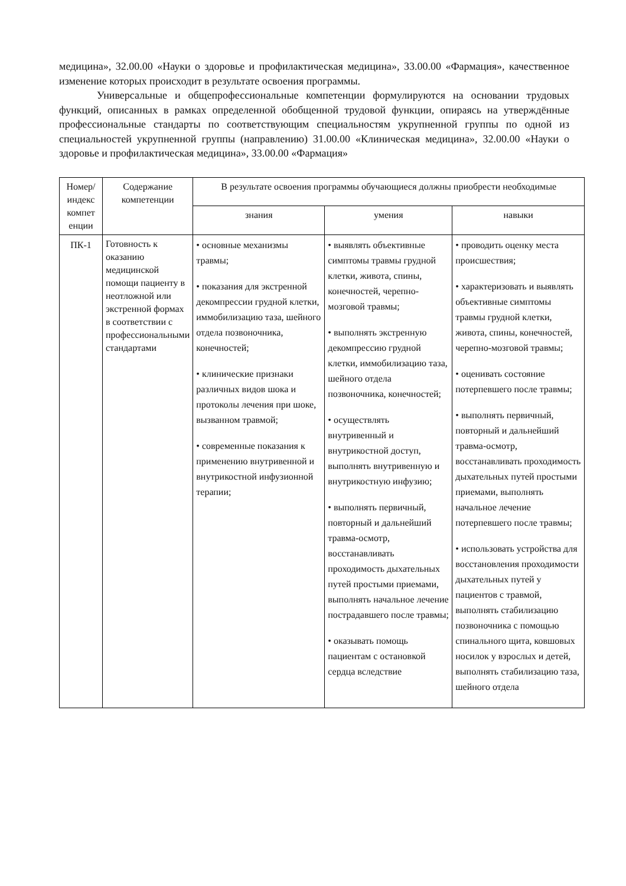медицина», 32.00.00 «Науки о здоровье и профилактическая медицина», 33.00.00 «Фармация», качественное изменение которых происходит в результате освоения программы.
Универсальные и общепрофессиональные компетенции формулируются на основании трудовых функций, описанных в рамках определенной обобщенной трудовой функции, опираясь на утверждённые профессиональные стандарты по соответствующим специальностям укрупненной группы по одной из специальностей укрупненной группы (направлению) 31.00.00 «Клиническая медицина», 32.00.00 «Науки о здоровье и профилактическая медицина», 33.00.00 «Фармация»
| Номер/ индекс компет енции | Содержание компетенции | В результате освоения программы обучающиеся должны приобрести необходимые | | |
| --- | --- | --- | --- | --- |
| | | знания | умения | навыки |
| ПК-1 | Готовность к оказанию медицинской помощи пациенту в неотложной или экстренной формах в соответствии с профессиональными стандартами | • основные механизмы травмы; • показания для экстренной декомпрессии грудной клетки, иммобилизацию таза, шейного отдела позвоночника, конечностей; • клинические признаки различных видов шока и протоколы лечения при шоке, вызванном травмой; • современные показания к применению внутривенной и внутрикостной инфузионной терапии; | • выявлять объективные симптомы травмы грудной клетки, живота, спины, конечностей, черепно-мозговой травмы; • выполнять экстренную декомпрессию грудной клетки, иммобилизацию таза, шейного отдела позвоночника, конечностей; • осуществлять внутривенный и внутрикостной доступ, выполнять внутривенную и внутрикостную инфузию; • выполнять первичный, повторный и дальнейший травма-осмотр, восстанавливать проходимость дыхательных путей простыми приемами, выполнять начальное лечение пострадавшего после травмы; • оказывать помощь пациентам с остановкой сердца вследствие | • проводить оценку места происшествия; • характеризовать и выявлять объективные симптомы травмы грудной клетки, живота, спины, конечностей, черепно-мозговой травмы; • оценивать состояние потерпевшего после травмы; • выполнять первичный, повторный и дальнейший травма-осмотр, восстанавливать проходимость дыхательных путей простыми приемами, выполнять начальное лечение потерпевшего после травмы; • использовать устройства для восстановления проходимости дыхательных путей у пациентов с травмой, выполнять стабилизацию позвоночника с помощью спинального щита, ковшовых носилок у взрослых и детей, выполнять стабилизацию таза, шейного отдела |